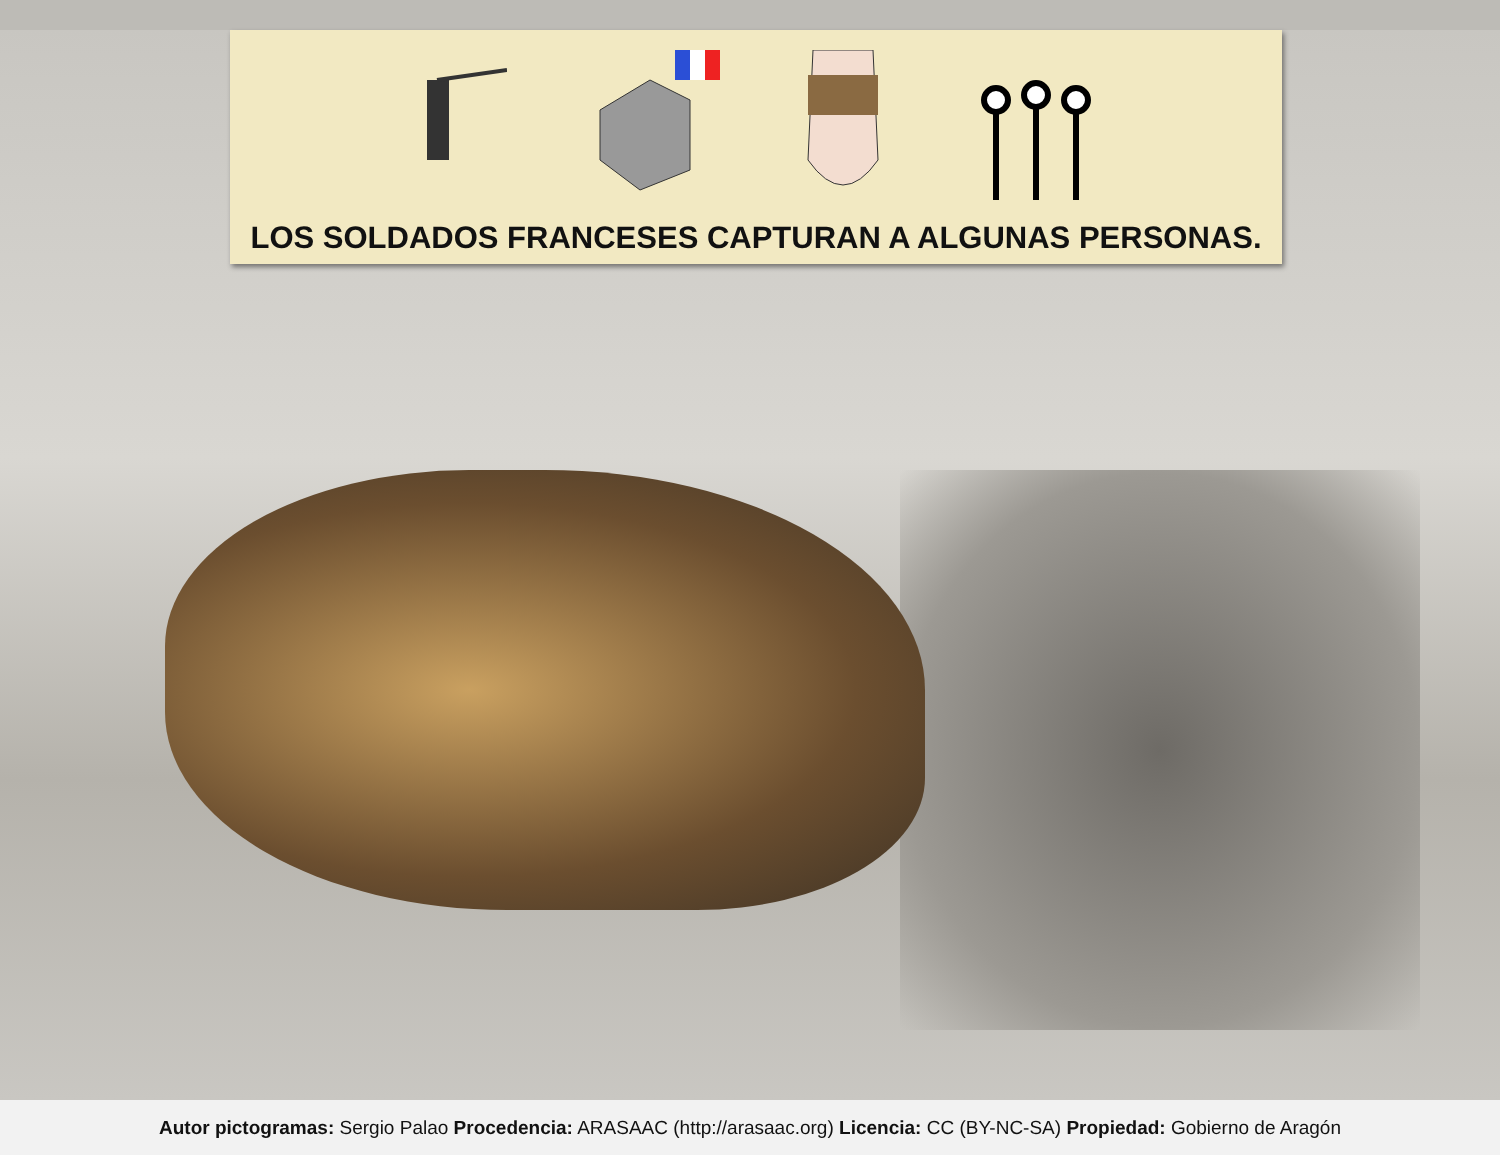LOS SOLDADOS FRANCESES CAPTURAN A ALGUNAS PERSONAS.
Autor pictogramas: Sergio Palao Procedencia: ARASAAC (http://arasaac.org) Licencia: CC (BY-NC-SA) Propiedad: Gobierno de Aragón